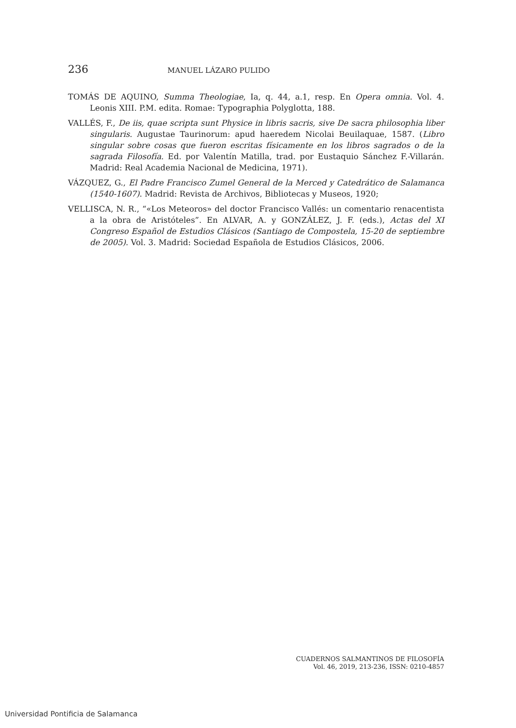236 MANUEL LÁZARO PULIDO
TOMÁS DE AQUINO, Summa Theologiae, Ia, q. 44, a.1, resp. En Opera omnia. Vol. 4. Leonis XIII. P.M. edita. Romae: Typographia Polyglotta, 188.
VALLÉS, F., De iis, quae scripta sunt Physice in libris sacris, sive De sacra philosophia liber singularis. Augustae Taurinorum: apud haeredem Nicolai Beuilaquae, 1587. (Libro singular sobre cosas que fueron escritas físicamente en los libros sagrados o de la sagrada Filosofía. Ed. por Valentín Matilla, trad. por Eustaquio Sánchez F.-Villarán. Madrid: Real Academia Nacional de Medicina, 1971).
VÁZQUEZ, G., El Padre Francisco Zumel General de la Merced y Catedrático de Salamanca (1540-1607). Madrid: Revista de Archivos, Bibliotecas y Museos, 1920;
VELLISCA, N. R., “«Los Meteoros» del doctor Francisco Vallés: un comentario renacentista a la obra de Aristóteles”. En ALVAR, A. y GONZÁLEZ, J. F. (eds.), Actas del XI Congreso Español de Estudios Clásicos (Santiago de Compostela, 15-20 de septiembre de 2005). Vol. 3. Madrid: Sociedad Española de Estudios Clásicos, 2006.
CUADERNOS SALMANTINOS DE FILOSOFÍA
Vol. 46, 2019, 213-236, ISSN: 0210-4857
Universidad Pontificia de Salamanca